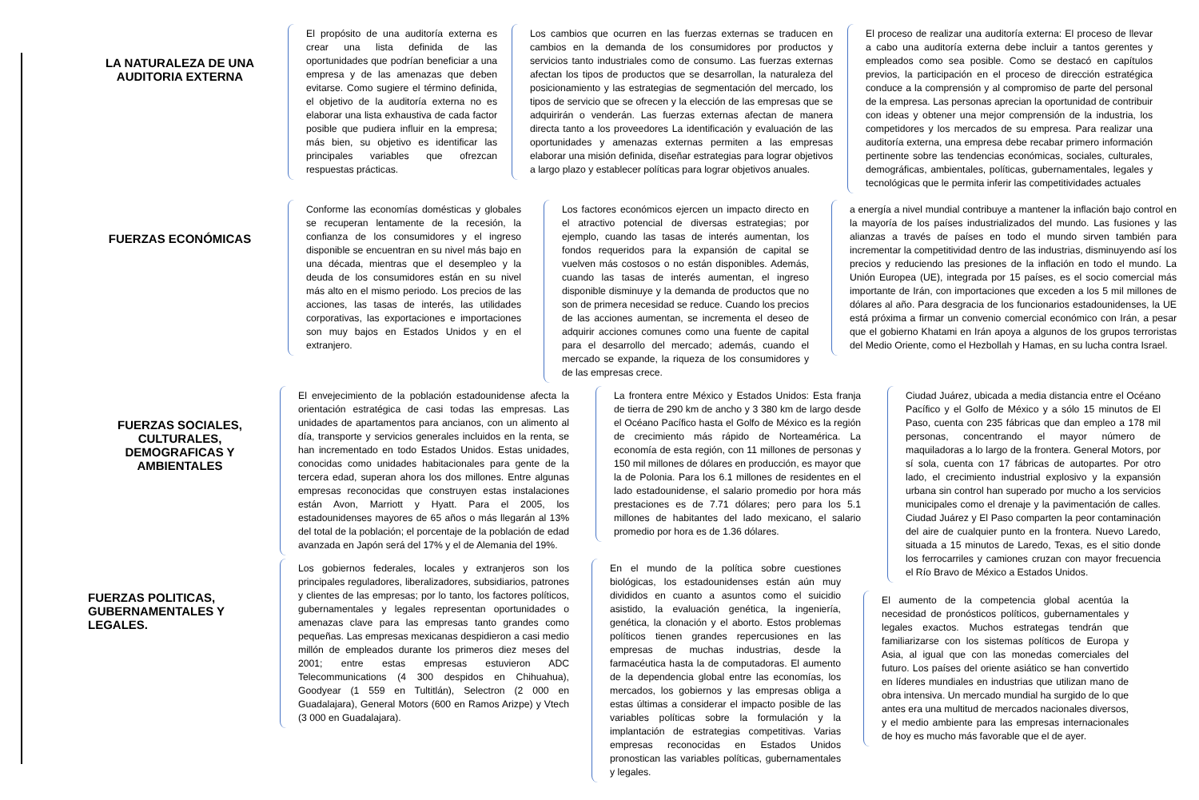LA NATURALEZA DE UNA AUDITORIA EXTERNA
El propósito de una auditoría externa es crear una lista definida de las oportunidades que podrían beneficiar a una empresa y de las amenazas que deben evitarse. Como sugiere el término definida, el objetivo de la auditoría externa no es elaborar una lista exhaustiva de cada factor posible que pudiera influir en la empresa; más bien, su objetivo es identificar las principales variables que ofrezcan respuestas prácticas.
Los cambios que ocurren en las fuerzas externas se traducen en cambios en la demanda de los consumidores por productos y servicios tanto industriales como de consumo. Las fuerzas externas afectan los tipos de productos que se desarrollan, la naturaleza del posicionamiento y las estrategias de segmentación del mercado, los tipos de servicio que se ofrecen y la elección de las empresas que se adquirirán o venderán. Las fuerzas externas afectan de manera directa tanto a los proveedores La identificación y evaluación de las oportunidades y amenazas externas permiten a las empresas elaborar una misión definida, diseñar estrategias para lograr objetivos a largo plazo y establecer políticas para lograr objetivos anuales.
El proceso de realizar una auditoría externa: El proceso de llevar a cabo una auditoría externa debe incluir a tantos gerentes y empleados como sea posible. Como se destacó en capítulos previos, la participación en el proceso de dirección estratégica conduce a la comprensión y al compromiso de parte del personal de la empresa. Las personas aprecian la oportunidad de contribuir con ideas y obtener una mejor comprensión de la industria, los competidores y los mercados de su empresa. Para realizar una auditoría externa, una empresa debe recabar primero información pertinente sobre las tendencias económicas, sociales, culturales, demográficas, ambientales, políticas, gubernamentales, legales y tecnológicas que le permita inferir las competitividades actuales
FUERZAS ECONÓMICAS
Conforme las economías domésticas y globales se recuperan lentamente de la recesión, la confianza de los consumidores y el ingreso disponible se encuentran en su nivel más bajo en una década, mientras que el desempleo y la deuda de los consumidores están en su nivel más alto en el mismo periodo. Los precios de las acciones, las tasas de interés, las utilidades corporativas, las exportaciones e importaciones son muy bajos en Estados Unidos y en el extranjero.
Los factores económicos ejercen un impacto directo en el atractivo potencial de diversas estrategias; por ejemplo, cuando las tasas de interés aumentan, los fondos requeridos para la expansión de capital se vuelven más costosos o no están disponibles. Además, cuando las tasas de interés aumentan, el ingreso disponible disminuye y la demanda de productos que no son de primera necesidad se reduce. Cuando los precios de las acciones aumentan, se incrementa el deseo de adquirir acciones comunes como una fuente de capital para el desarrollo del mercado; además, cuando el mercado se expande, la riqueza de los consumidores y de las empresas crece.
a energía a nivel mundial contribuye a mantener la inflación bajo control en la mayoría de los países industrializados del mundo. Las fusiones y las alianzas a través de países en todo el mundo sirven también para incrementar la competitividad dentro de las industrias, disminuyendo así los precios y reduciendo las presiones de la inflación en todo el mundo. La Unión Europea (UE), integrada por 15 países, es el socio comercial más importante de Irán, con importaciones que exceden a los 5 mil millones de dólares al año. Para desgracia de los funcionarios estadounidenses, la UE está próxima a firmar un convenio comercial económico con Irán, a pesar que el gobierno Khatami en Irán apoya a algunos de los grupos terroristas del Medio Oriente, como el Hezbollah y Hamas, en su lucha contra Israel.
FUERZAS SOCIALES, CULTURALES, DEMOGRAFICAS Y AMBIENTALES
El envejecimiento de la población estadounidense afecta la orientación estratégica de casi todas las empresas. Las unidades de apartamentos para ancianos, con un alimento al día, transporte y servicios generales incluidos en la renta, se han incrementado en todo Estados Unidos. Estas unidades, conocidas como unidades habitacionales para gente de la tercera edad, superan ahora los dos millones. Entre algunas empresas reconocidas que construyen estas instalaciones están Avon, Marriott y Hyatt. Para el 2005, los estadounidenses mayores de 65 años o más llegarán al 13% del total de la población; el porcentaje de la población de edad avanzada en Japón será del 17% y el de Alemania del 19%.
La frontera entre México y Estados Unidos: Esta franja de tierra de 290 km de ancho y 3 380 km de largo desde el Océano Pacífico hasta el Golfo de México es la región de crecimiento más rápido de Norteamérica. La economía de esta región, con 11 millones de personas y 150 mil millones de dólares en producción, es mayor que la de Polonia. Para los 6.1 millones de residentes en el lado estadounidense, el salario promedio por hora más prestaciones es de 7.71 dólares; pero para los 5.1 millones de habitantes del lado mexicano, el salario promedio por hora es de 1.36 dólares.
Ciudad Juárez, ubicada a media distancia entre el Océano Pacífico y el Golfo de México y a sólo 15 minutos de El Paso, cuenta con 235 fábricas que dan empleo a 178 mil personas, concentrando el mayor número de maquiladoras a lo largo de la frontera. General Motors, por sí sola, cuenta con 17 fábricas de autopartes. Por otro lado, el crecimiento industrial explosivo y la expansión urbana sin control han superado por mucho a los servicios municipales como el drenaje y la pavimentación de calles. Ciudad Juárez y El Paso comparten la peor contaminación del aire de cualquier punto en la frontera. Nuevo Laredo, situada a 15 minutos de Laredo, Texas, es el sitio donde los ferrocarriles y camiones cruzan con mayor frecuencia el Río Bravo de México a Estados Unidos.
FUERZAS POLITICAS, GUBERNAMENTALES Y LEGALES.
Los gobiernos federales, locales y extranjeros son los principales reguladores, liberalizadores, subsidiarios, patrones y clientes de las empresas; por lo tanto, los factores políticos, gubernamentales y legales representan oportunidades o amenazas clave para las empresas tanto grandes como pequeñas. Las empresas mexicanas despidieron a casi medio millón de empleados durante los primeros diez meses del 2001; entre estas empresas estuvieron ADC Telecommunications (4 300 despidos en Chihuahua), Goodyear (1 559 en Tultitlán), Selectron (2 000 en Guadalajara), General Motors (600 en Ramos Arizpe) y Vtech (3 000 en Guadalajara).
En el mundo de la política sobre cuestiones biológicas, los estadounidenses están aún muy divididos en cuanto a asuntos como el suicidio asistido, la evaluación genética, la ingeniería, genética, la clonación y el aborto. Estos problemas políticos tienen grandes repercusiones en las empresas de muchas industrias, desde la farmacéutica hasta la de computadoras. El aumento de la dependencia global entre las economías, los mercados, los gobiernos y las empresas obliga a estas últimas a considerar el impacto posible de las variables políticas sobre la formulación y la implantación de estrategias competitivas. Varias empresas reconocidas en Estados Unidos pronostican las variables políticas, gubernamentales y legales.
El aumento de la competencia global acentúa la necesidad de pronósticos políticos, gubernamentales y legales exactos. Muchos estrategas tendrán que familiarizarse con los sistemas políticos de Europa y Asia, al igual que con las monedas comerciales del futuro. Los países del oriente asiático se han convertido en líderes mundiales en industrias que utilizan mano de obra intensiva. Un mercado mundial ha surgido de lo que antes era una multitud de mercados nacionales diversos, y el medio ambiente para las empresas internacionales de hoy es mucho más favorable que el de ayer.